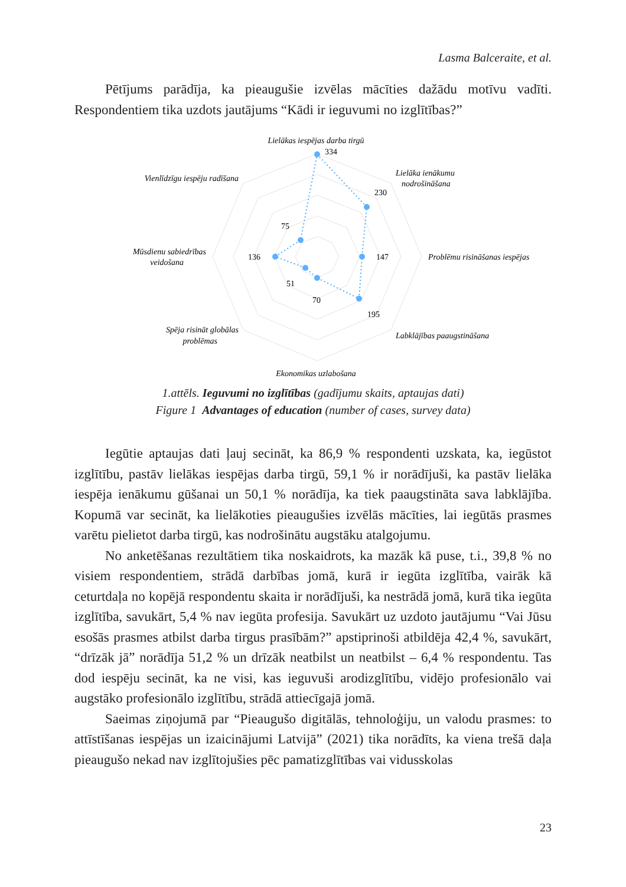Lasma Balceraite, et al.
Pētījums parādīja, ka pieaugušie izvēlas mācīties dažādu motīvu vadīti. Respondentiem tika uzdots jautājums “Kādi ir ieguvumi no izglītības?”
Lielākas iespējas darba tirgū
Lielāka ienākumu
nodrošināšana
Problēmu risināšanas iespējas
Labklājības paaugstināšana
Ekonomikas uzlabošana
Spēja risināt globālas
problēmas
Mūsdienu sabiedrības
veidošana
Vienlīdzīgu iespēju radīšana
334
230
147
195
70
51
136
75
1.attēls. Ieguvumi no izglītības (gadījumu skaits, aptaujas dati)
Figure 1 Advantages of education (number of cases, survey data)
Iegūtie aptaujas dati ļauj secināt, ka 86,9 % respondenti uzskata, ka, iegūstot izglītību, pastāv lielākas iespējas darba tirgū, 59,1 % ir norādījuši, ka pastāv lielāka iespēja ienākumu gūšanai un 50,1 % norādīja, ka tiek paaugstināta sava labklājība. Kopumā var secināt, ka lielākoties pieaugušies izvēlās mācīties, lai iegūtās prasmes varētu pielietot darba tirgū, kas nodrošinātu augstāku atalgojumu.
No anketēšanas rezultātiem tika noskaidrots, ka mazāk kā puse, t.i., 39,8 % no visiem respondentiem, strādā darbības jomā, kurā ir iegūta izglītība, vairāk kā ceturtdaļa no kopējā respondentu skaita ir norādījuši, ka nestrādā jomā, kurā tika iegūta izglītība, savukārt, 5,4 % nav iegūta profesija. Savukārt uz uzdoto jautājumu “Vai Jūsu esošās prasmes atbilst darba tirgus prasībām?” apstiprinoši atbildēja 42,4 %, savukārt, “drīzāk jā” norādīja 51,2 % un drīzāk neatbilst un neatbilst – 6,4 % respondentu. Tas dod iespēju secināt, ka ne visi, kas ieguvuši arodizglītību, vidējo profesionālo vai augstāko profesionālo izglītību, strādā attiecīgajā jomā.
Saeimas ziņojumā par “Pieaugušo digitālās, tehnoloģiju, un valodu prasmes: to attīstīšanas iespējas un izaicinājumi Latvijā” (2021) tika norādīts, ka viena trešā daļa pieaugušo nekad nav izglītojušies pēc pamatizglītības vai vidusskolas
23